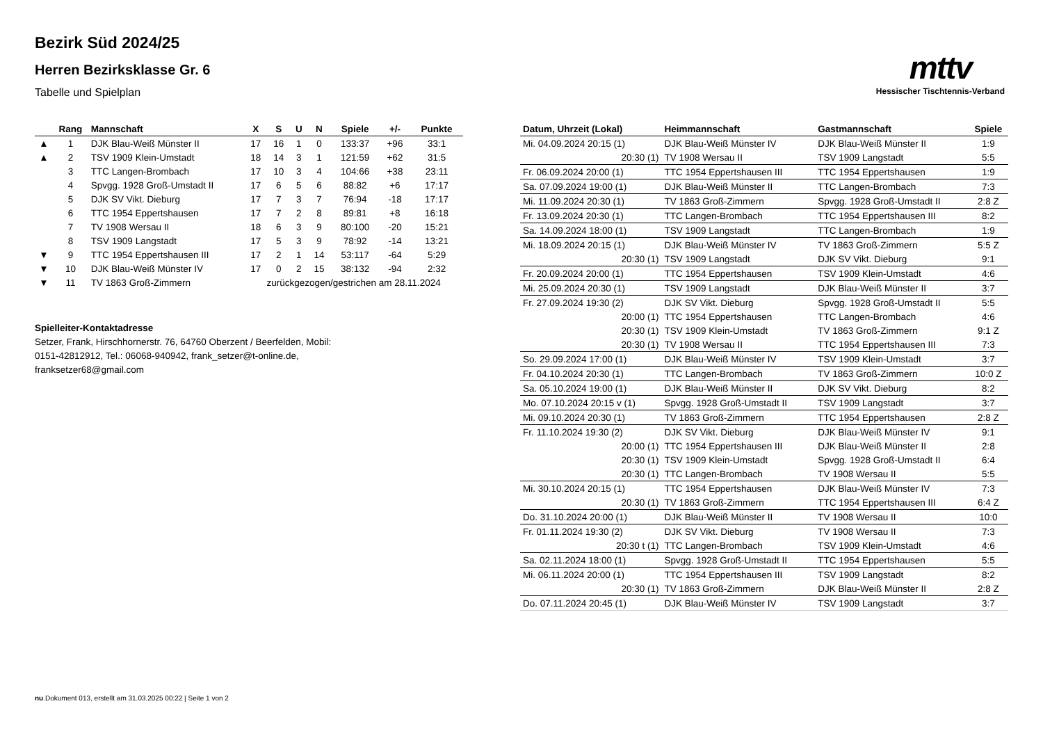Bezirk Süd 2024/25
Herren Bezirksklasse Gr. 6
Tabelle und Spielplan
mttv
Hessischer Tischtennis-Verband
| | Rang | Mannschaft | X | S | U | N | Spiele | +/- | Punkte |
| --- | --- | --- | --- | --- | --- | --- | --- | --- | --- |
| ▲ | 1 | DJK Blau-Weiß Münster II | 17 | 16 | 1 | 0 | 133:37 | +96 | 33:1 |
| ▲ | 2 | TSV 1909 Klein-Umstadt | 18 | 14 | 3 | 1 | 121:59 | +62 | 31:5 |
| | 3 | TTC Langen-Brombach | 17 | 10 | 3 | 4 | 104:66 | +38 | 23:11 |
| | 4 | Spvgg. 1928 Groß-Umstadt II | 17 | 6 | 5 | 6 | 88:82 | +6 | 17:17 |
| | 5 | DJK SV Vikt. Dieburg | 17 | 7 | 3 | 7 | 76:94 | -18 | 17:17 |
| | 6 | TTC 1954 Eppertshausen | 17 | 7 | 2 | 8 | 89:81 | +8 | 16:18 |
| | 7 | TV 1908 Wersau II | 18 | 6 | 3 | 9 | 80:100 | -20 | 15:21 |
| | 8 | TSV 1909 Langstadt | 17 | 5 | 3 | 9 | 78:92 | -14 | 13:21 |
| ▼ | 9 | TTC 1954 Eppertshausen III | 17 | 2 | 1 | 14 | 53:117 | -64 | 5:29 |
| ▼ | 10 | DJK Blau-Weiß Münster IV | 17 | 0 | 2 | 15 | 38:132 | -94 | 2:32 |
| ▼ | 11 | TV 1863 Groß-Zimmern | zurückgezogen/gestrichen am 28.11.2024 | | | | | | |
Spielleiter-Kontaktadresse
Setzer, Frank, Hirschhornerstr. 76, 64760 Oberzent / Beerfelden, Mobil: 0151-42812912, Tel.: 06068-940942, frank_setzer@t-online.de, franksetzer68@gmail.com
| Datum, Uhrzeit (Lokal) | Heimmannschaft | Gastmannschaft | Spiele |
| --- | --- | --- | --- |
| Mi. 04.09.2024 20:15 (1) | DJK Blau-Weiß Münster IV | DJK Blau-Weiß Münster II | 1:9 |
| 20:30 (1) | TV 1908 Wersau II | TSV 1909 Langstadt | 5:5 |
| Fr. 06.09.2024 20:00 (1) | TTC 1954 Eppertshausen III | TTC 1954 Eppertshausen | 1:9 |
| Sa. 07.09.2024 19:00 (1) | DJK Blau-Weiß Münster II | TTC Langen-Brombach | 7:3 |
| Mi. 11.09.2024 20:30 (1) | TV 1863 Groß-Zimmern | Spvgg. 1928 Groß-Umstadt II | 2:8 Z |
| Fr. 13.09.2024 20:30 (1) | TTC Langen-Brombach | TTC 1954 Eppertshausen III | 8:2 |
| Sa. 14.09.2024 18:00 (1) | TSV 1909 Langstadt | TTC Langen-Brombach | 1:9 |
| Mi. 18.09.2024 20:15 (1) | DJK Blau-Weiß Münster IV | TV 1863 Groß-Zimmern | 5:5 Z |
| 20:30 (1) | TSV 1909 Langstadt | DJK SV Vikt. Dieburg | 9:1 |
| Fr. 20.09.2024 20:00 (1) | TTC 1954 Eppertshausen | TSV 1909 Klein-Umstadt | 4:6 |
| Mi. 25.09.2024 20:30 (1) | TSV 1909 Langstadt | DJK Blau-Weiß Münster II | 3:7 |
| Fr. 27.09.2024 19:30 (2) | DJK SV Vikt. Dieburg | Spvgg. 1928 Groß-Umstadt II | 5:5 |
| 20:00 (1) | TTC 1954 Eppertshausen | TTC Langen-Brombach | 4:6 |
| 20:30 (1) | TSV 1909 Klein-Umstadt | TV 1863 Groß-Zimmern | 9:1 Z |
| 20:30 (1) | TV 1908 Wersau II | TTC 1954 Eppertshausen III | 7:3 |
| So. 29.09.2024 17:00 (1) | DJK Blau-Weiß Münster IV | TSV 1909 Klein-Umstadt | 3:7 |
| Fr. 04.10.2024 20:30 (1) | TTC Langen-Brombach | TV 1863 Groß-Zimmern | 10:0 Z |
| Sa. 05.10.2024 19:00 (1) | DJK Blau-Weiß Münster II | DJK SV Vikt. Dieburg | 8:2 |
| Mo. 07.10.2024 20:15 v (1) | Spvgg. 1928 Groß-Umstadt II | TSV 1909 Langstadt | 3:7 |
| Mi. 09.10.2024 20:30 (1) | TV 1863 Groß-Zimmern | TTC 1954 Eppertshausen | 2:8 Z |
| Fr. 11.10.2024 19:30 (2) | DJK SV Vikt. Dieburg | DJK Blau-Weiß Münster IV | 9:1 |
| 20:00 (1) | TTC 1954 Eppertshausen III | DJK Blau-Weiß Münster II | 2:8 |
| 20:30 (1) | TSV 1909 Klein-Umstadt | Spvgg. 1928 Groß-Umstadt II | 6:4 |
| 20:30 (1) | TTC Langen-Brombach | TV 1908 Wersau II | 5:5 |
| Mi. 30.10.2024 20:15 (1) | TTC 1954 Eppertshausen | DJK Blau-Weiß Münster IV | 7:3 |
| 20:30 (1) | TV 1863 Groß-Zimmern | TTC 1954 Eppertshausen III | 6:4 Z |
| Do. 31.10.2024 20:00 (1) | DJK Blau-Weiß Münster II | TV 1908 Wersau II | 10:0 |
| Fr. 01.11.2024 19:30 (2) | DJK SV Vikt. Dieburg | TV 1908 Wersau II | 7:3 |
| 20:30 t (1) | TTC Langen-Brombach | TSV 1909 Klein-Umstadt | 4:6 |
| Sa. 02.11.2024 18:00 (1) | Spvgg. 1928 Groß-Umstadt II | TTC 1954 Eppertshausen | 5:5 |
| Mi. 06.11.2024 20:00 (1) | TTC 1954 Eppertshausen III | TSV 1909 Langstadt | 8:2 |
| 20:30 (1) | TV 1863 Groß-Zimmern | DJK Blau-Weiß Münster II | 2:8 Z |
| Do. 07.11.2024 20:45 (1) | DJK Blau-Weiß Münster IV | TSV 1909 Langstadt | 3:7 |
nu.Dokument 013, erstellt am 31.03.2025 00:22 | Seite 1 von 2